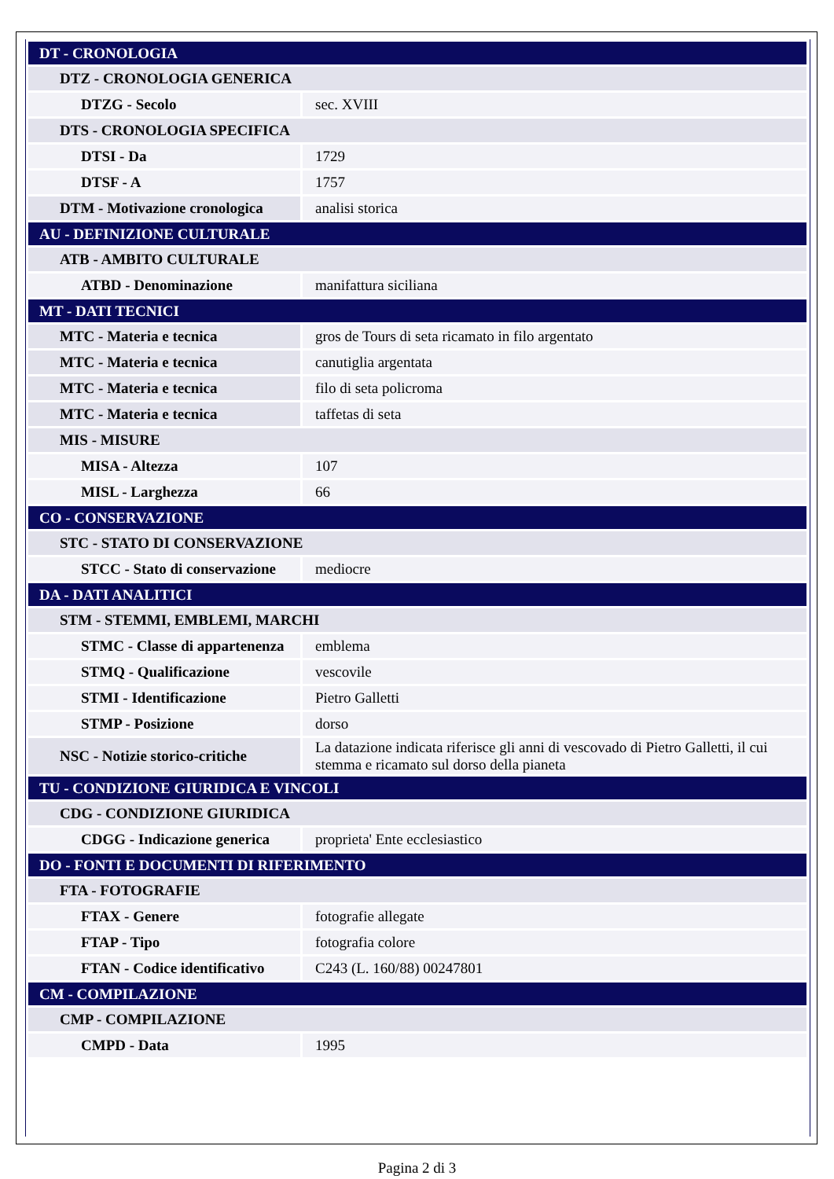| DT - CRONOLOGIA | |
| DTZ - CRONOLOGIA GENERICA | |
| DTZG - Secolo | sec. XVIII |
| DTS - CRONOLOGIA SPECIFICA | |
| DTSI - Da | 1729 |
| DTSF - A | 1757 |
| DTM - Motivazione cronologica | analisi storica |
| AU - DEFINIZIONE CULTURALE | |
| ATB - AMBITO CULTURALE | |
| ATBD - Denominazione | manifattura siciliana |
| MT - DATI TECNICI | |
| MTC - Materia e tecnica | gros de Tours di seta ricamato in filo argentato |
| MTC - Materia e tecnica | canutiglia argentata |
| MTC - Materia e tecnica | filo di seta policroma |
| MTC - Materia e tecnica | taffetas di seta |
| MIS - MISURE | |
| MISA - Altezza | 107 |
| MISL - Larghezza | 66 |
| CO - CONSERVAZIONE | |
| STC - STATO DI CONSERVAZIONE | |
| STCC - Stato di conservazione | mediocre |
| DA - DATI ANALITICI | |
| STM - STEMMI, EMBLEMI, MARCHI | |
| STMC - Classe di appartenenza | emblema |
| STMQ - Qualificazione | vescovile |
| STMI - Identificazione | Pietro Galletti |
| STMP - Posizione | dorso |
| NSC - Notizie storico-critiche | La datazione indicata riferisce gli anni di vescovado di Pietro Galletti, il cui stemma e ricamato sul dorso della pianeta |
| TU - CONDIZIONE GIURIDICA E VINCOLI | |
| CDG - CONDIZIONE GIURIDICA | |
| CDGG - Indicazione generica | proprieta' Ente ecclesiastico |
| DO - FONTI E DOCUMENTI DI RIFERIMENTO | |
| FTA - FOTOGRAFIE | |
| FTAX - Genere | fotografie allegate |
| FTAP - Tipo | fotografia colore |
| FTAN - Codice identificativo | C243 (L. 160/88) 00247801 |
| CM - COMPILAZIONE | |
| CMP - COMPILAZIONE | |
| CMPD - Data | 1995 |
Pagina 2 di 3